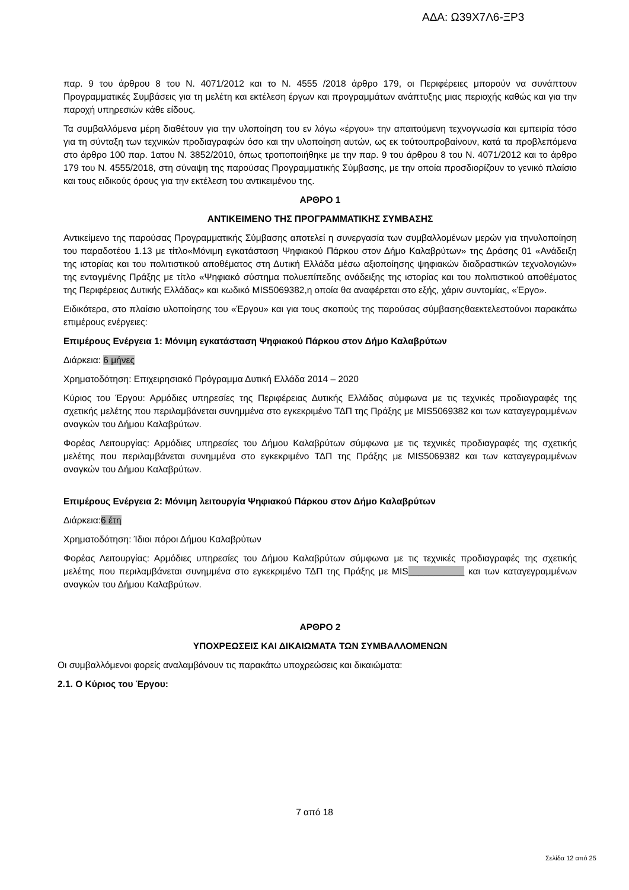ΑΔΑ: Ω39Χ7Λ6-ΞΡ3
παρ. 9 του άρθρου 8 του Ν. 4071/2012 και το Ν. 4555 /2018 άρθρο 179, οι Περιφέρειες μπορούν να συνάπτουν Προγραμματικές Συμβάσεις για τη μελέτη και εκτέλεση έργων και προγραμμάτων ανάπτυξης μιας περιοχής καθώς και για την παροχή υπηρεσιών κάθε είδους.
Τα συμβαλλόμενα μέρη διαθέτουν για την υλοποίηση του εν λόγω «έργου» την απαιτούμενη τεχνογνωσία και εμπειρία τόσο για τη σύνταξη των τεχνικών προδιαγραφών όσο και την υλοποίηση αυτών, ως εκ τούτουπροβαίνουν, κατά τα προβλεπόμενα στο άρθρο 100 παρ. 1ατου Ν. 3852/2010, όπως τροποποιήθηκε με την παρ. 9 του άρθρου 8 του Ν. 4071/2012 και το άρθρο 179 του Ν. 4555/2018, στη σύναψη της παρούσας Προγραμματικής Σύμβασης, με την οποία προσδιορίζουν το γενικό πλαίσιο και τους ειδικούς όρους για την εκτέλεση του αντικειμένου της.
ΑΡΘΡΟ 1
ΑΝΤΙΚΕΙΜΕΝΟ ΤΗΣ ΠΡΟΓΡΑΜΜΑΤΙΚΗΣ ΣΥΜΒΑΣΗΣ
Αντικείμενο της παρούσας Προγραμματικής Σύμβασης αποτελεί η συνεργασία των συμβαλλομένων μερών για τηνυλοποίηση του παραδοτέου 1.13 με τίτλο«Μόνιμη εγκατάσταση Ψηφιακού Πάρκου στον Δήμο Καλαβρύτων» της Δράσης 01 «Ανάδειξη της ιστορίας και του πολιτιστικού αποθέματος στη Δυτική Ελλάδα μέσω αξιοποίησης ψηφιακών διαδραστικών τεχνολογιών» της ενταγμένης Πράξης με τίτλο «Ψηφιακό σύστημα πολυεπίπεδης ανάδειξης της ιστορίας και του πολιτιστικού αποθέματος της Περιφέρειας Δυτικής Ελλάδας» και κωδικό MIS5069382,η οποία θα αναφέρεται στο εξής, χάριν συντομίας, «Έργο».
Ειδικότερα, στο πλαίσιο υλοποίησης του «Έργου» και για τους σκοπούς της παρούσας σύμβασηςθαεκτελεστούνοι παρακάτω επιμέρους ενέργειες:
Επιμέρους Ενέργεια 1: Μόνιμη εγκατάσταση Ψηφιακού Πάρκου στον Δήμο Καλαβρύτων
Διάρκεια: 6 μήνες
Χρηματοδότηση: Επιχειρησιακό Πρόγραμμα Δυτική Ελλάδα 2014 – 2020
Κύριος του Έργου: Αρμόδιες υπηρεσίες της Περιφέρειας Δυτικής Ελλάδας σύμφωνα με τις τεχνικές προδιαγραφές της σχετικής μελέτης που περιλαμβάνεται συνημμένα στο εγκεκριμένο ΤΔΠ της Πράξης με MIS5069382 και των καταγεγραμμένων αναγκών του Δήμου Καλαβρύτων.
Φορέας Λειτουργίας: Αρμόδιες υπηρεσίες του Δήμου Καλαβρύτων σύμφωνα με τις τεχνικές προδιαγραφές της σχετικής μελέτης που περιλαμβάνεται συνημμένα στο εγκεκριμένο ΤΔΠ της Πράξης με MIS5069382 και των καταγεγραμμένων αναγκών του Δήμου Καλαβρύτων.
Επιμέρους Ενέργεια 2: Μόνιμη λειτουργία Ψηφιακού Πάρκου στον Δήμο Καλαβρύτων
Διάρκεια:6 έτη
Χρηματοδότηση: Ίδιοι πόροι Δήμου Καλαβρύτων
Φορέας Λειτουργίας: Αρμόδιες υπηρεσίες του Δήμου Καλαβρύτων σύμφωνα με τις τεχνικές προδιαγραφές της σχετικής μελέτης που περιλαμβάνεται συνημμένα στο εγκεκριμένο ΤΔΠ της Πράξης με MIS___________ και των καταγεγραμμένων αναγκών του Δήμου Καλαβρύτων.
ΑΡΘΡΟ 2
ΥΠΟΧΡΕΩΣΕΙΣ ΚΑΙ ΔΙΚΑΙΩΜΑΤΑ ΤΩΝ ΣΥΜΒΑΛΛΟΜΕΝΩΝ
Οι συμβαλλόμενοι φορείς αναλαμβάνουν τις παρακάτω υποχρεώσεις και δικαιώματα:
2.1. Ο Κύριος του Έργου:
7 από 18
Σελίδα 12 από 25